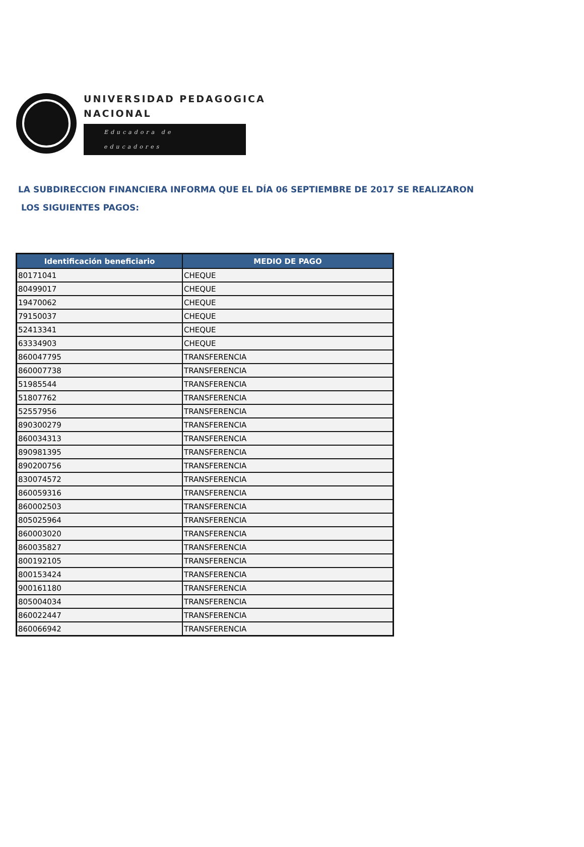UNIVERSIDAD PEDAGOGICA
NACIONAL
Educadora de educadores
LA SUBDIRECCION FINANCIERA INFORMA QUE EL DÍA 06 SEPTIEMBRE DE 2017 SE REALIZARON
LOS SIGUIENTES PAGOS:
| Identificación beneficiario | MEDIO DE PAGO |
| --- | --- |
| 80171041 | CHEQUE |
| 80499017 | CHEQUE |
| 19470062 | CHEQUE |
| 79150037 | CHEQUE |
| 52413341 | CHEQUE |
| 63334903 | CHEQUE |
| 860047795 | TRANSFERENCIA |
| 860007738 | TRANSFERENCIA |
| 51985544 | TRANSFERENCIA |
| 51807762 | TRANSFERENCIA |
| 52557956 | TRANSFERENCIA |
| 890300279 | TRANSFERENCIA |
| 860034313 | TRANSFERENCIA |
| 890981395 | TRANSFERENCIA |
| 890200756 | TRANSFERENCIA |
| 830074572 | TRANSFERENCIA |
| 860059316 | TRANSFERENCIA |
| 860002503 | TRANSFERENCIA |
| 805025964 | TRANSFERENCIA |
| 860003020 | TRANSFERENCIA |
| 860035827 | TRANSFERENCIA |
| 800192105 | TRANSFERENCIA |
| 800153424 | TRANSFERENCIA |
| 900161180 | TRANSFERENCIA |
| 805004034 | TRANSFERENCIA |
| 860022447 | TRANSFERENCIA |
| 860066942 | TRANSFERENCIA |